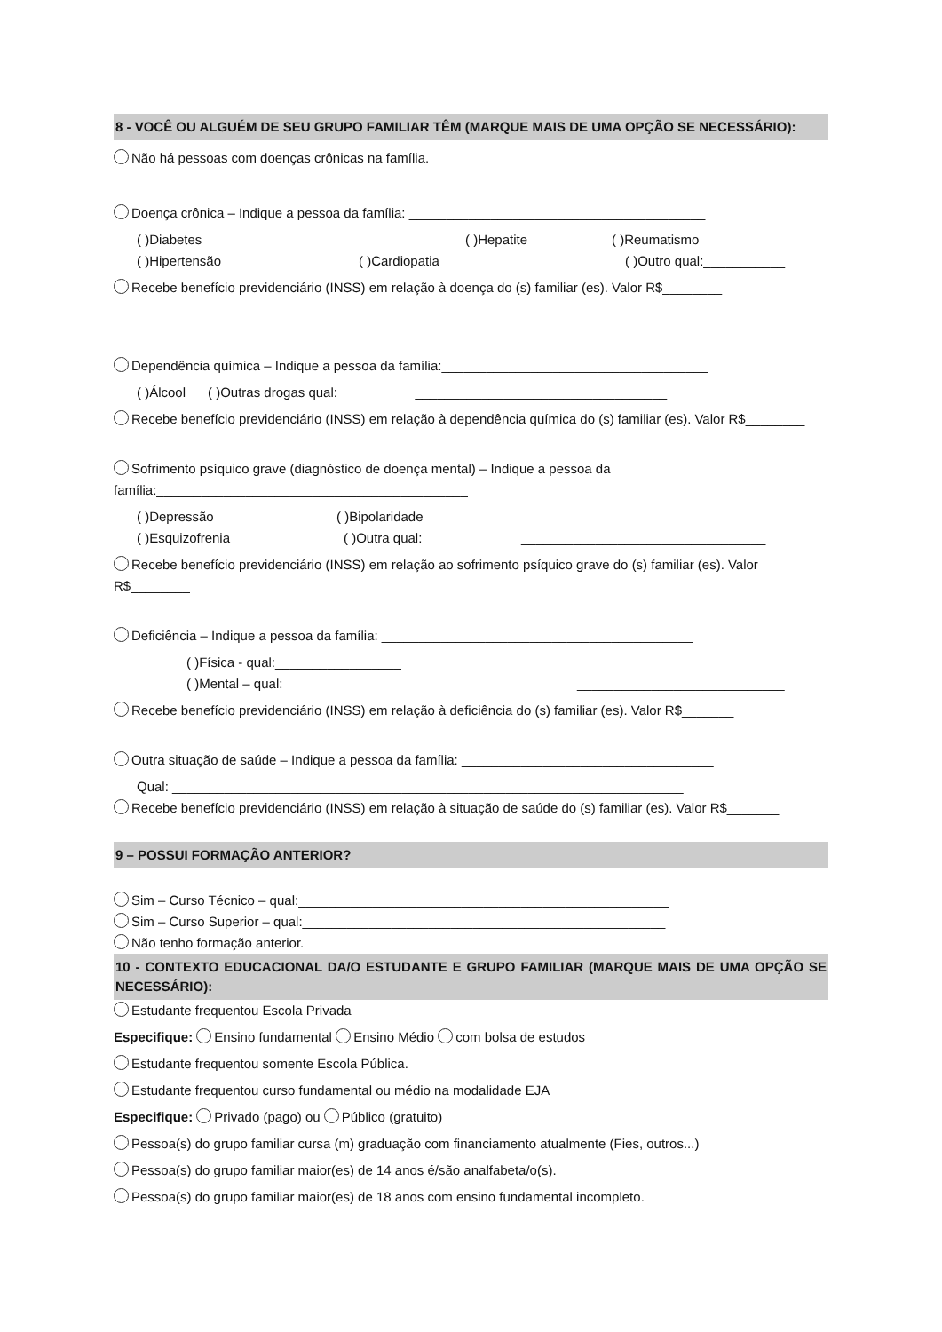8 - VOCÊ OU ALGUÉM DE SEU GRUPO FAMILIAR TÊM (MARQUE MAIS DE UMA OPÇÃO SE NECESSÁRIO):
Não há pessoas com doenças crônicas na família.
Doença crônica – Indique a pessoa da família: ________________________________________
( )Diabetes ( )Hepatite ( )Reumatismo
( )Hipertensão ( )Cardiopatia ( )Outro qual:___________
Recebe benefício previdenciário (INSS) em relação à doença do (s) familiar (es). Valor R$________
Dependência química – Indique a pessoa da família:____________________________________
( )Álcool ( )Outras drogas qual: __________________________________
Recebe benefício previdenciário (INSS) em relação à dependência química do (s) familiar (es). Valor R$________
Sofrimento psíquico grave (diagnóstico de doença mental) – Indique a pessoa da família:__________________________________________
( )Depressão ( )Bipolaridade
( )Esquizofrenia ( )Outra qual: _________________________________
Recebe benefício previdenciário (INSS) em relação ao sofrimento psíquico grave do (s) familiar (es). Valor R$________
Deficiência – Indique a pessoa da família: __________________________________________
( )Física - qual:_________________
( )Mental – qual: ____________________________
Recebe benefício previdenciário (INSS) em relação à deficiência do (s) familiar (es). Valor R$_______
Outra situação de saúde – Indique a pessoa da família: __________________________________
Qual: _____________________________________________________________________
Recebe benefício previdenciário (INSS) em relação à situação de saúde do (s) familiar (es). Valor R$_______
9 – POSSUI FORMAÇÃO ANTERIOR?
Sim – Curso Técnico – qual:__________________________________________________
Sim – Curso Superior – qual:_________________________________________________
Não tenho formação anterior.
10 - CONTEXTO EDUCACIONAL DA/O ESTUDANTE E GRUPO FAMILIAR (MARQUE MAIS DE UMA OPÇÃO SE NECESSÁRIO):
Estudante frequentou Escola Privada
Especifique: Ensino fundamental Ensino Médio com bolsa de estudos
Estudante frequentou somente Escola Pública.
Estudante frequentou curso fundamental ou médio na modalidade EJA
Especifique: Privado (pago) ou Público (gratuito)
Pessoa(s) do grupo familiar cursa (m) graduação com financiamento atualmente (Fies, outros...)
Pessoa(s) do grupo familiar maior(es) de 14 anos é/são analfabeta/o(s).
Pessoa(s) do grupo familiar maior(es) de 18 anos com ensino fundamental incompleto.